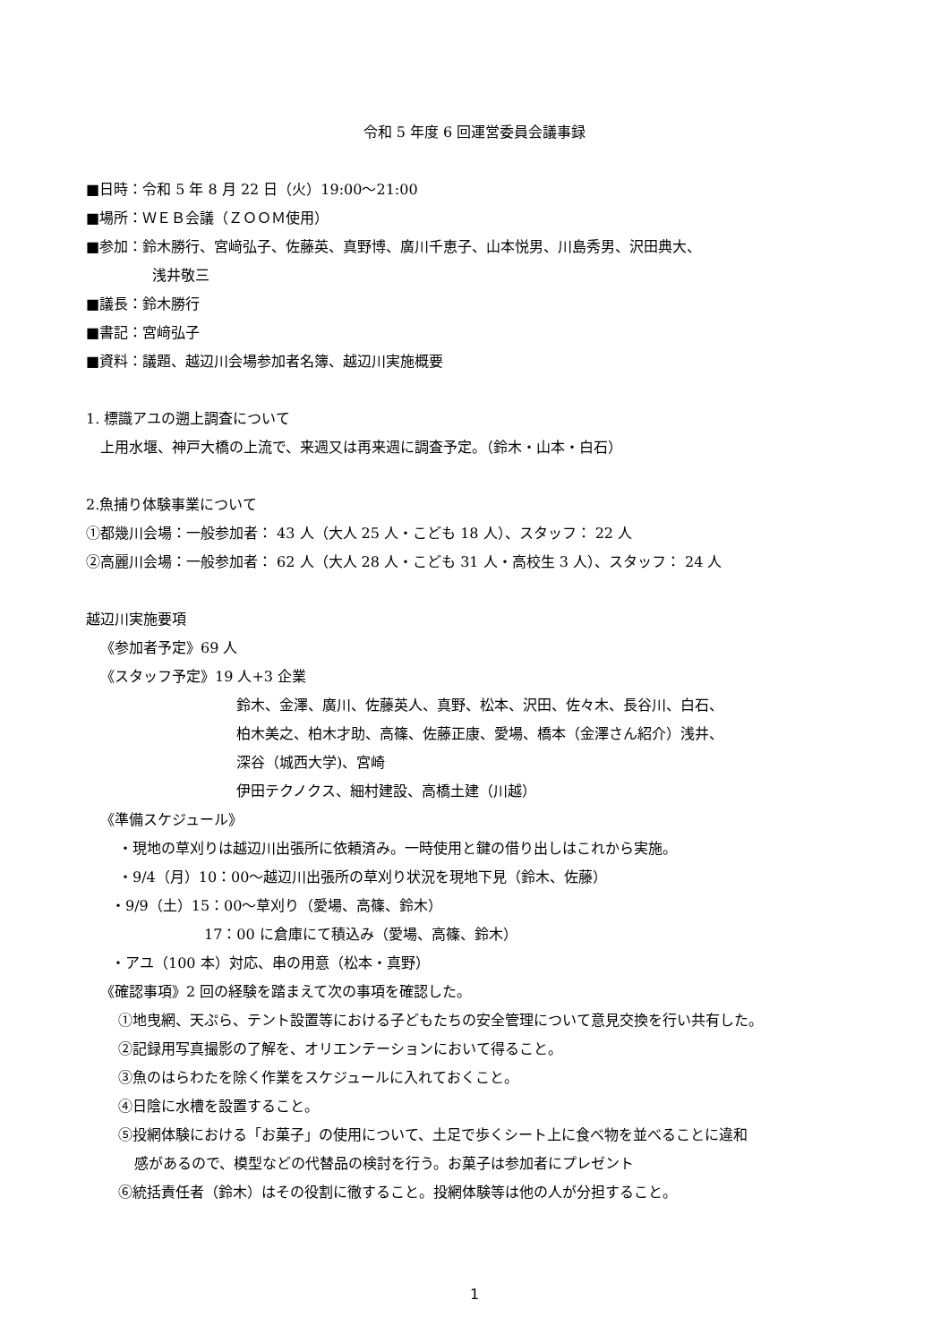令和 5 年度 6 回運営委員会議事録
■日時：令和 5 年 8 月 22 日（火）19:00〜21:00
■場所：ＷＥＢ会議（ＺＯＯＭ使用）
■参加：鈴木勝行、宮﨑弘子、佐藤英、真野博、廣川千恵子、山本悦男、川島秀男、沢田典大、
浅井敬三
■議長：鈴木勝行
■書記：宮﨑弘子
■資料：議題、越辺川会場参加者名簿、越辺川実施概要
1. 標識アユの遡上調査について
上用水堰、神戸大橋の上流で、来週又は再来週に調査予定。（鈴木・山本・白石）
2.魚捕り体験事業について
①都幾川会場：一般参加者： 43 人（大人 25 人・こども 18 人）、スタッフ： 22 人
②高麗川会場：一般参加者： 62 人（大人 28 人・こども 31 人・高校生 3 人）、スタッフ： 24 人
越辺川実施要項
《参加者予定》69 人
《スタッフ予定》19 人+3 企業
鈴木、金澤、廣川、佐藤英人、真野、松本、沢田、佐々木、長谷川、白石、
柏木美之、柏木才助、高篠、佐藤正康、愛場、橋本（金澤さん紹介）浅井、
深谷（城西大学)、宮崎
伊田テクノクス、細村建設、高橋土建（川越）
《準備スケジュール》
・現地の草刈りは越辺川出張所に依頼済み。一時使用と鍵の借り出しはこれから実施。
・9/4（月）10：00〜越辺川出張所の草刈り状況を現地下見（鈴木、佐藤）
・9/9（土）15：00〜草刈り（愛場、高篠、鈴木）
17：00 に倉庫にて積込み（愛場、高篠、鈴木）
・アユ（100 本）対応、串の用意（松本・真野）
《確認事項》2 回の経験を踏まえて次の事項を確認した。
①地曳網、天ぷら、テント設置等における子どもたちの安全管理について意見交換を行い共有した。
②記録用写真撮影の了解を、オリエンテーションにおいて得ること。
③魚のはらわたを除く作業をスケジュールに入れておくこと。
④日陰に水槽を設置すること。
⑤投網体験における「お菓子」の使用について、土足で歩くシート上に食べ物を並べることに違和
感があるので、模型などの代替品の検討を行う。お菓子は参加者にプレゼント
⑥統括責任者（鈴木）はその役割に徹すること。投網体験等は他の人が分担すること。
1